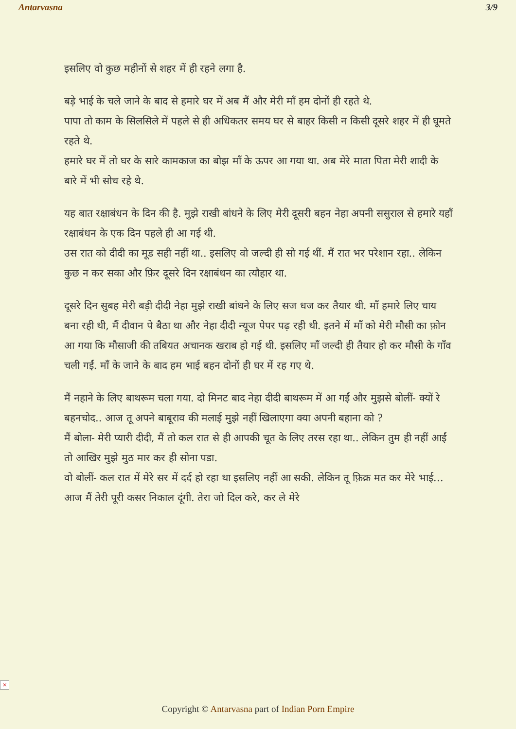Antarvasna 3/9
इसलिए वो कुछ महीनों से शहर में ही रहने लगा है.
बड़े भाई के चले जाने के बाद से हमारे घर में अब मैं और मेरी माँ हम दोनों ही रहते थे.
पापा तो काम के सिलसिले में पहले से ही अधिकतर समय घर से बाहर किसी न किसी दूसरे शहर में ही घूमते रहते थे.
हमारे घर में तो घर के सारे कामकाज का बोझ माँ के ऊपर आ गया था. अब मेरे माता पिता मेरी शादी के बारे में भी सोच रहे थे.
यह बात रक्षाबंधन के दिन की है. मुझे राखी बांधने के लिए मेरी दूसरी बहन नेहा अपनी ससुराल से हमारे यहाँ रक्षाबंधन के एक दिन पहले ही आ गई थी.
उस रात को दीदी का मूड सही नहीं था.. इसलिए वो जल्दी ही सो गई थीं. मैं रात भर परेशान रहा.. लेकिन कुछ न कर सका और फ़िर दूसरे दिन रक्षाबंधन का त्यौहार था.
दूसरे दिन सुबह मेरी बड़ी दीदी नेहा मुझे राखी बांधने के लिए सज धज कर तैयार थी. माँ हमारे लिए चाय बना रही थी, मैं दीवान पे बैठा था और नेहा दीदी न्यूज पेपर पढ़ रही थी. इतने में माँ को मेरी मौसी का फ़ोन आ गया कि मौसाजी की तबियत अचानक खराब हो गई थी. इसलिए माँ जल्दी ही तैयार हो कर मौसी के गाँव चली गईं. माँ के जाने के बाद हम भाई बहन दोनों ही घर में रह गए थे.
मैं नहाने के लिए बाथरूम चला गया. दो मिनट बाद नेहा दीदी बाथरूम में आ गईं और मुझसे बोलीं- क्यों रे बहनचोद.. आज तू अपने बाबूराव की मलाई मुझे नहीं खिलाएगा क्या अपनी बहाना को ?
मैं बोला- मेरी प्यारी दीदी, मैं तो कल रात से ही आपकी चूत के लिए तरस रहा था.. लेकिन तुम ही नहीं आईं तो आखिर मुझे मुठ मार कर ही सोना पडा.
वो बोलीं- कल रात में मेरे सर में दर्द हो रहा था इसलिए नहीं आ सकी. लेकिन तू फ़िक्र मत कर मेरे भाई… आज मैं तेरी पूरी कसर निकाल दूंगी. तेरा जो दिल करे, कर ले मेरे
×
Copyright © Antarvasna part of Indian Porn Empire